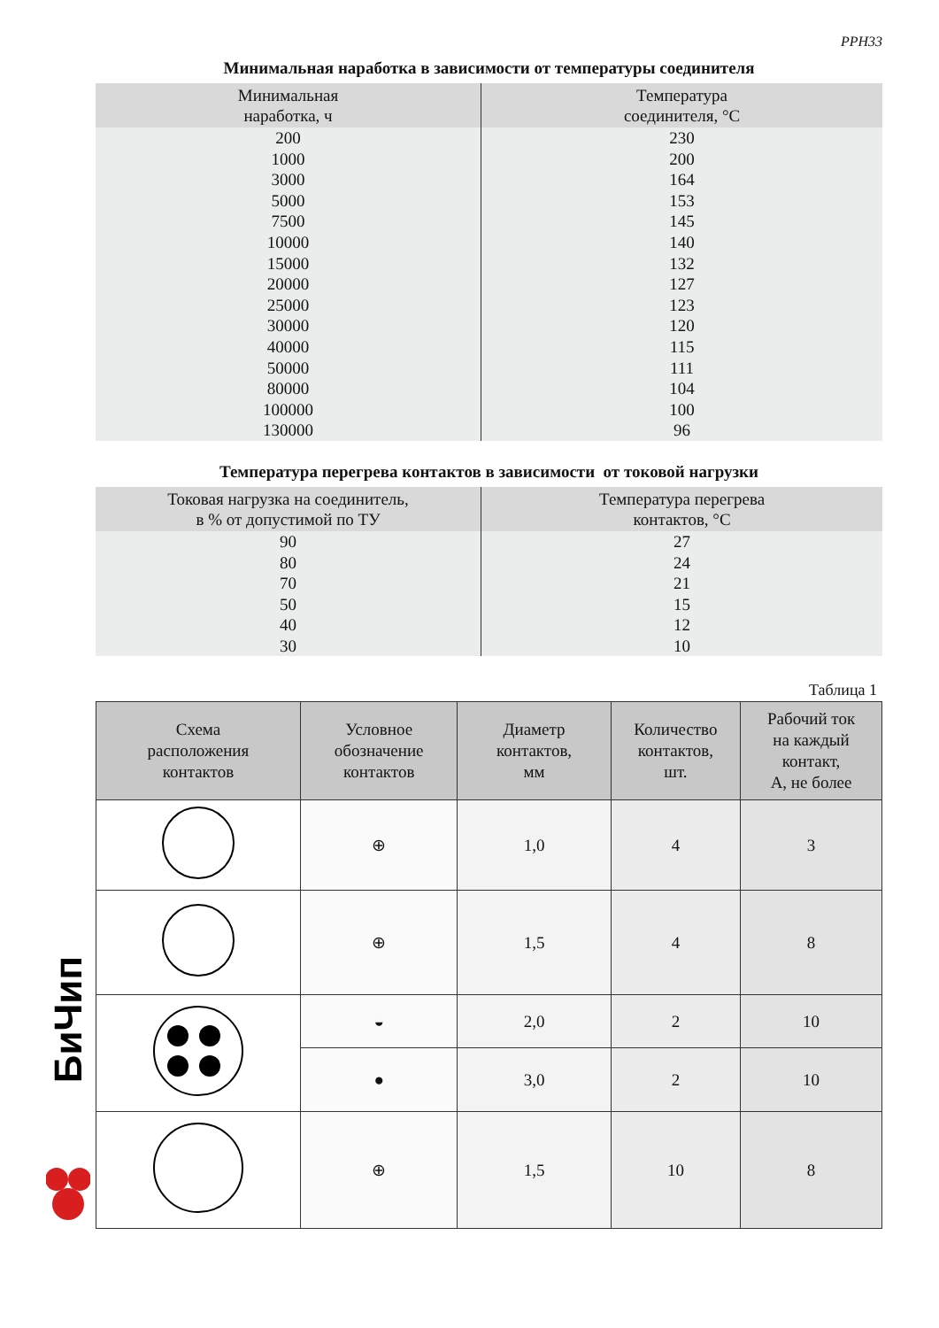РРН33
Минимальная наработка в зависимости от температуры соединителя
| Минимальная наработка, ч | Температура соединителя, °С |
| --- | --- |
| 200 1000 3000 5000 7500 10000 15000 20000 25000 30000 40000 50000 80000 100000 130000 | 230 200 164 153 145 140 132 127 123 120 115 111 104 100 96 |
Температура перегрева контактов в зависимости от токовой нагрузки
| Токовая нагрузка на соединитель, в % от допустимой по ТУ | Температура перегрева контактов, °С |
| --- | --- |
| 90 80 70 50 40 30 | 27 24 21 15 12 10 |
Таблица 1
| Схема расположения контактов | Условное обозначение контактов | Диаметр контактов, мм | Количество контактов, шт. | Рабочий ток на каждый контакт, А, не более |
| --- | --- | --- | --- | --- |
| | ⊕ | 1,0 | 4 | 3 |
| | ⊕ | 1,5 | 4 | 8 |
| | ◒ | 2,0 | 2 | 10 |
| | ● | 3,0 | 2 | 10 |
| | ⊕ | 1,5 | 10 | 8 |
БиЧип